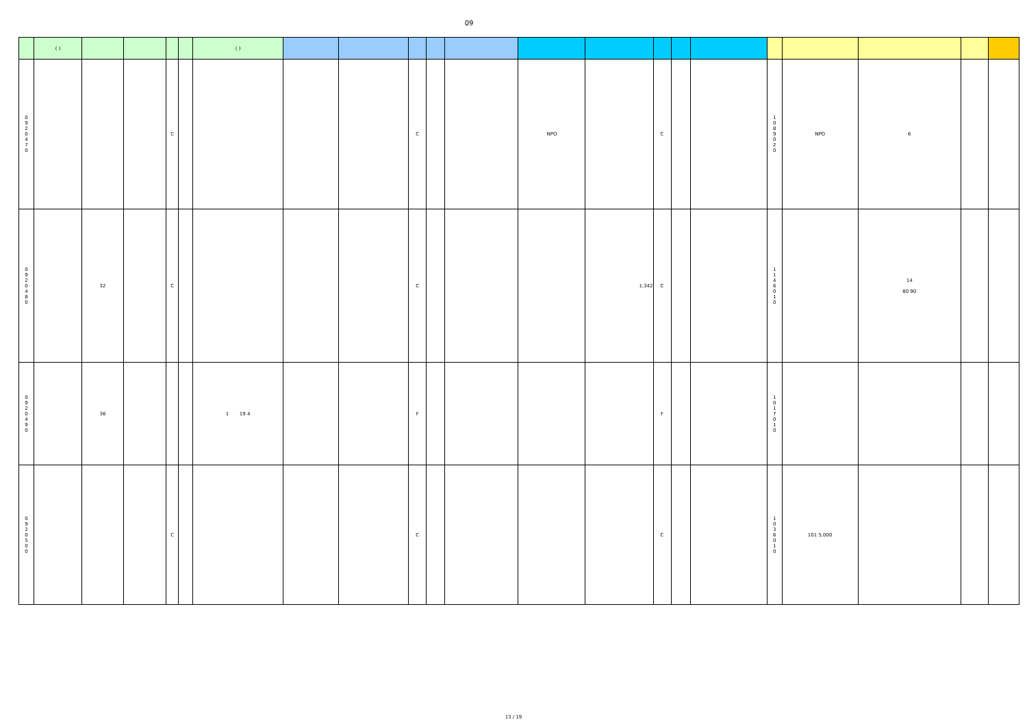09
| | ( ) | | | | | ( ) | | | | | | | | | | | | | | | |
| --- | --- | --- | --- | --- | --- | --- | --- | --- | --- | --- | --- | --- | --- | --- | --- | --- | --- | --- | --- | --- | --- |
| 0920470 | | | | C | | | | | C | | | NPO | | C | | | 1089020 | NPO | 6 | | |
| 0920480 | | 32 | | C | | | | | C | | | | 1,342 | C | | | 1146010 | | 14 80 90 | | |
| 0920490 | | 36 | | | | 1 19 4 | | | F | | | | | F | | | 1017010 | | | | |
| 0920500 | | | | C | | | | | C | | | | | C | | | 1036010 | 101 5,000 | | | |
13 / 19